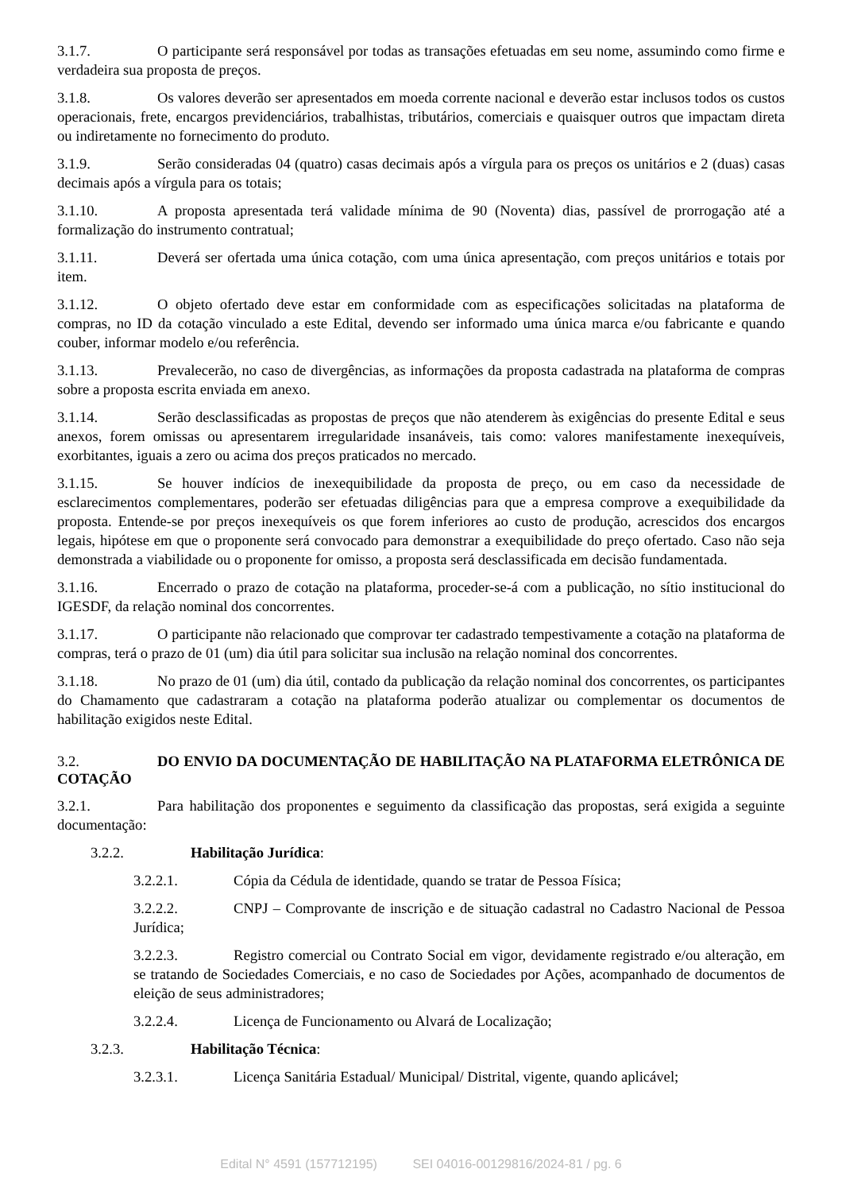3.1.7. O participante será responsável por todas as transações efetuadas em seu nome, assumindo como firme e verdadeira sua proposta de preços.
3.1.8. Os valores deverão ser apresentados em moeda corrente nacional e deverão estar inclusos todos os custos operacionais, frete, encargos previdenciários, trabalhistas, tributários, comerciais e quaisquer outros que impactam direta ou indiretamente no fornecimento do produto.
3.1.9. Serão consideradas 04 (quatro) casas decimais após a vírgula para os preços os unitários e 2 (duas) casas decimais após a vírgula para os totais;
3.1.10. A proposta apresentada terá validade mínima de 90 (Noventa) dias, passível de prorrogação até a formalização do instrumento contratual;
3.1.11. Deverá ser ofertada uma única cotação, com uma única apresentação, com preços unitários e totais por item.
3.1.12. O objeto ofertado deve estar em conformidade com as especificações solicitadas na plataforma de compras, no ID da cotação vinculado a este Edital, devendo ser informado uma única marca e/ou fabricante e quando couber, informar modelo e/ou referência.
3.1.13. Prevalecerão, no caso de divergências, as informações da proposta cadastrada na plataforma de compras sobre a proposta escrita enviada em anexo.
3.1.14. Serão desclassificadas as propostas de preços que não atenderem às exigências do presente Edital e seus anexos, forem omissas ou apresentarem irregularidade insanáveis, tais como: valores manifestamente inexequíveis, exorbitantes, iguais a zero ou acima dos preços praticados no mercado.
3.1.15. Se houver indícios de inexequibilidade da proposta de preço, ou em caso da necessidade de esclarecimentos complementares, poderão ser efetuadas diligências para que a empresa comprove a exequibilidade da proposta. Entende-se por preços inexequíveis os que forem inferiores ao custo de produção, acrescidos dos encargos legais, hipótese em que o proponente será convocado para demonstrar a exequibilidade do preço ofertado. Caso não seja demonstrada a viabilidade ou o proponente for omisso, a proposta será desclassificada em decisão fundamentada.
3.1.16. Encerrado o prazo de cotação na plataforma, proceder-se-á com a publicação, no sítio institucional do IGESDF, da relação nominal dos concorrentes.
3.1.17. O participante não relacionado que comprovar ter cadastrado tempestivamente a cotação na plataforma de compras, terá o prazo de 01 (um) dia útil para solicitar sua inclusão na relação nominal dos concorrentes.
3.1.18. No prazo de 01 (um) dia útil, contado da publicação da relação nominal dos concorrentes, os participantes do Chamamento que cadastraram a cotação na plataforma poderão atualizar ou complementar os documentos de habilitação exigidos neste Edital.
3.2. DO ENVIO DA DOCUMENTAÇÃO DE HABILITAÇÃO NA PLATAFORMA ELETRÔNICA DE COTAÇÃO
3.2.1. Para habilitação dos proponentes e seguimento da classificação das propostas, será exigida a seguinte documentação:
3.2.2. Habilitação Jurídica:
3.2.2.1. Cópia da Cédula de identidade, quando se tratar de Pessoa Física;
3.2.2.2. CNPJ – Comprovante de inscrição e de situação cadastral no Cadastro Nacional de Pessoa Jurídica;
3.2.2.3. Registro comercial ou Contrato Social em vigor, devidamente registrado e/ou alteração, em se tratando de Sociedades Comerciais, e no caso de Sociedades por Ações, acompanhado de documentos de eleição de seus administradores;
3.2.2.4. Licença de Funcionamento ou Alvará de Localização;
3.2.3. Habilitação Técnica:
3.2.3.1. Licença Sanitária Estadual/ Municipal/ Distrital, vigente, quando aplicável;
Edital N° 4591 (157712195) SEI 04016-00129816/2024-81 / pg. 6